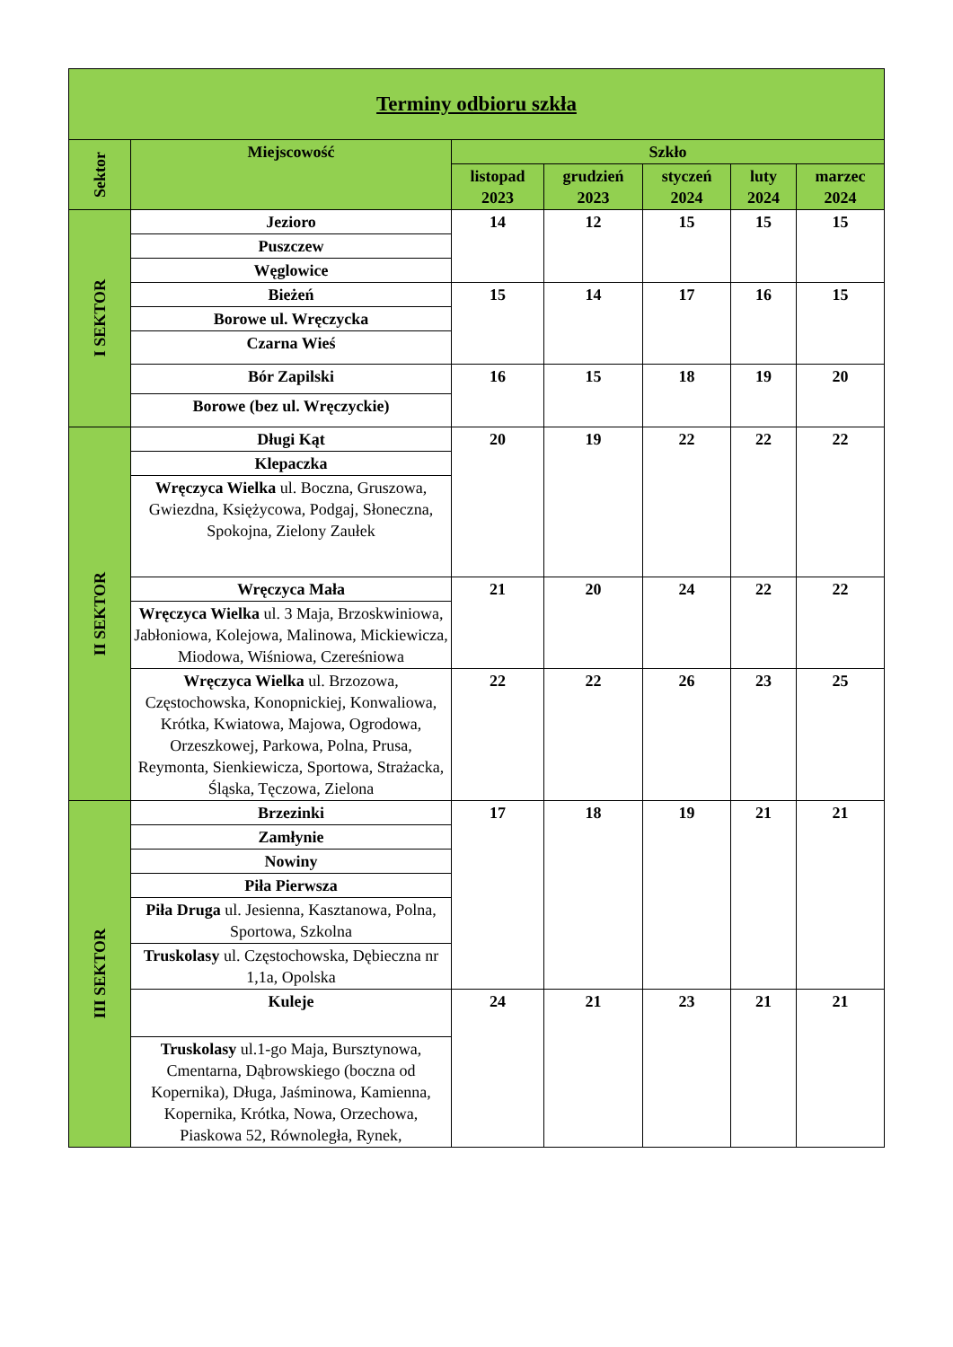| Terminy odbioru szkła | | | | | | |
| --- | --- | --- | --- | --- | --- | --- |
| Sektor | Miejscowość | Szkło | | | | |
| | | listopad 2023 | grudzień 2023 | styczeń 2024 | luty 2024 | marzec 2024 |
| I SEKTOR | Jezioro | 14 | 12 | 15 | 15 | 15 |
| | Puszczew | | | | | |
| | Węglowice | | | | | |
| | Bieżeń | 15 | 14 | 17 | 16 | 15 |
| | Borowe ul. Wręczycka | | | | | |
| | Czarna Wieś | | | | | |
| | Bór Zapilski | 16 | 15 | 18 | 19 | 20 |
| | Borowe (bez ul. Wręczyckie) | | | | | |
| II SEKTOR | Długi Kąt | 20 | 19 | 22 | 22 | 22 |
| | Klepaczka | | | | | |
| | Wręczyca Wielka ul. Boczna, Gruszowa, Gwiezdna, Księżycowa, Podgaj, Słoneczna, Spokojna, Zielony Zaułek | | | | | |
| | Wręczyca Mała | 21 | 20 | 24 | 22 | 22 |
| | Wręczyca Wielka ul. 3 Maja, Brzoskwiniowa, Jabłoniowa, Kolejowa, Malinowa, Mickiewicza, Miodowa, Wiśniowa, Czereśniowa | | | | | |
| | Wręczyca Wielka ul. Brzozowa, Częstochowska, Konopnickiej, Konwaliowa, Krótka, Kwiatowa, Majowa, Ogrodowa, Orzeszkowej, Parkowa, Polna, Prusa, Reymonta, Sienkiewicza, Sportowa, Strażacka, Śląska, Tęczowa, Zielona | 22 | 22 | 26 | 23 | 25 |
| III SEKTOR | Brzezinki | 17 | 18 | 19 | 21 | 21 |
| | Zamłynie | | | | | |
| | Nowiny | | | | | |
| | Piła Pierwsza | | | | | |
| | Piła Druga ul. Jesienna, Kasztanowa, Polna, Sportowa, Szkolna | | | | | |
| | Truskolasy ul. Częstochowska, Dębieczna nr 1,1a, Opolska | | | | | |
| | Kuleje | 24 | 21 | 23 | 21 | 21 |
| | Truskolasy ul.1-go Maja, Bursztynowa, Cmentarna, Dąbrowskiego (boczna od Kopernika), Długa, Jaśminowa, Kamienna, Kopernika, Krótka, Nowa, Orzechowa, Piaskowa 52, Równoległa, Rynek, | | | | | |